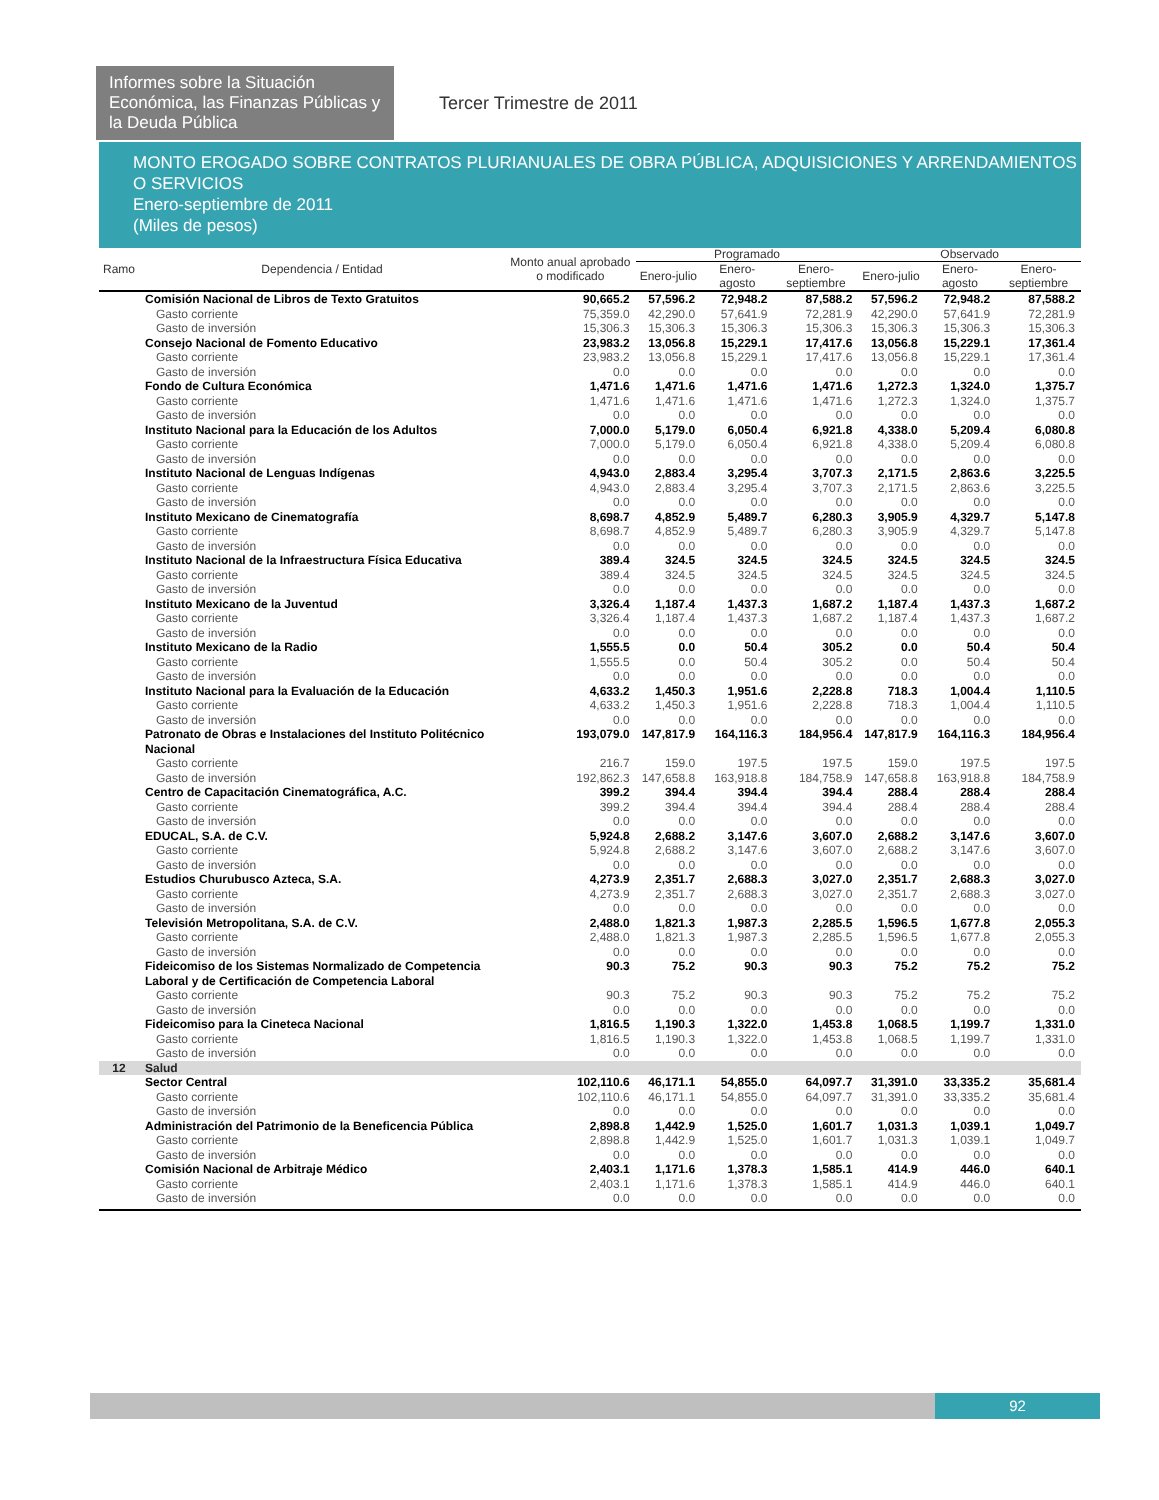Informes sobre la Situación Económica, las Finanzas Públicas y la Deuda Pública
Tercer Trimestre de 2011
MONTO EROGADO SOBRE CONTRATOS PLURIANUALES DE OBRA PÚBLICA, ADQUISICIONES Y ARRENDAMIENTOS O SERVICIOS
Enero-septiembre de 2011
(Miles de pesos)
| Ramo | Dependencia / Entidad | Monto anual aprobado o modificado | Programado | | | Observado | | |
| --- | --- | --- | --- | --- | --- | --- | --- | --- |
| | | | Enero-julio | Enero-agosto | Enero-septiembre | Enero-julio | Enero-agosto | Enero-septiembre |
| | Comisión Nacional de Libros de Texto Gratuitos | 90,665.2 | 57,596.2 | 72,948.2 | 87,588.2 | 57,596.2 | 72,948.2 | 87,588.2 |
| | Gasto corriente | 75,359.0 | 42,290.0 | 57,641.9 | 72,281.9 | 42,290.0 | 57,641.9 | 72,281.9 |
| | Gasto de inversión | 15,306.3 | 15,306.3 | 15,306.3 | 15,306.3 | 15,306.3 | 15,306.3 | 15,306.3 |
| | Consejo Nacional de Fomento Educativo | 23,983.2 | 13,056.8 | 15,229.1 | 17,417.6 | 13,056.8 | 15,229.1 | 17,361.4 |
| | Gasto corriente | 23,983.2 | 13,056.8 | 15,229.1 | 17,417.6 | 13,056.8 | 15,229.1 | 17,361.4 |
| | Gasto de inversión | 0.0 | 0.0 | 0.0 | 0.0 | 0.0 | 0.0 | 0.0 |
| | Fondo de Cultura Económica | 1,471.6 | 1,471.6 | 1,471.6 | 1,471.6 | 1,272.3 | 1,324.0 | 1,375.7 |
| | Gasto corriente | 1,471.6 | 1,471.6 | 1,471.6 | 1,471.6 | 1,272.3 | 1,324.0 | 1,375.7 |
| | Gasto de inversión | 0.0 | 0.0 | 0.0 | 0.0 | 0.0 | 0.0 | 0.0 |
| | Instituto Nacional para la Educación de los Adultos | 7,000.0 | 5,179.0 | 6,050.4 | 6,921.8 | 4,338.0 | 5,209.4 | 6,080.8 |
| | Gasto corriente | 7,000.0 | 5,179.0 | 6,050.4 | 6,921.8 | 4,338.0 | 5,209.4 | 6,080.8 |
| | Gasto de inversión | 0.0 | 0.0 | 0.0 | 0.0 | 0.0 | 0.0 | 0.0 |
| | Instituto Nacional de Lenguas Indígenas | 4,943.0 | 2,883.4 | 3,295.4 | 3,707.3 | 2,171.5 | 2,863.6 | 3,225.5 |
| | Gasto corriente | 4,943.0 | 2,883.4 | 3,295.4 | 3,707.3 | 2,171.5 | 2,863.6 | 3,225.5 |
| | Gasto de inversión | 0.0 | 0.0 | 0.0 | 0.0 | 0.0 | 0.0 | 0.0 |
| | Instituto Mexicano de Cinematografía | 8,698.7 | 4,852.9 | 5,489.7 | 6,280.3 | 3,905.9 | 4,329.7 | 5,147.8 |
| | Gasto corriente | 8,698.7 | 4,852.9 | 5,489.7 | 6,280.3 | 3,905.9 | 4,329.7 | 5,147.8 |
| | Gasto de inversión | 0.0 | 0.0 | 0.0 | 0.0 | 0.0 | 0.0 | 0.0 |
| | Instituto Nacional de la Infraestructura Física Educativa | 389.4 | 324.5 | 324.5 | 324.5 | 324.5 | 324.5 | 324.5 |
| | Gasto corriente | 389.4 | 324.5 | 324.5 | 324.5 | 324.5 | 324.5 | 324.5 |
| | Gasto de inversión | 0.0 | 0.0 | 0.0 | 0.0 | 0.0 | 0.0 | 0.0 |
| | Instituto Mexicano de la Juventud | 3,326.4 | 1,187.4 | 1,437.3 | 1,687.2 | 1,187.4 | 1,437.3 | 1,687.2 |
| | Gasto corriente | 3,326.4 | 1,187.4 | 1,437.3 | 1,687.2 | 1,187.4 | 1,437.3 | 1,687.2 |
| | Gasto de inversión | 0.0 | 0.0 | 0.0 | 0.0 | 0.0 | 0.0 | 0.0 |
| | Instituto Mexicano de la Radio | 1,555.5 | 0.0 | 50.4 | 305.2 | 0.0 | 50.4 | 50.4 |
| | Gasto corriente | 1,555.5 | 0.0 | 50.4 | 305.2 | 0.0 | 50.4 | 50.4 |
| | Gasto de inversión | 0.0 | 0.0 | 0.0 | 0.0 | 0.0 | 0.0 | 0.0 |
| | Instituto Nacional para la Evaluación de la Educación | 4,633.2 | 1,450.3 | 1,951.6 | 2,228.8 | 718.3 | 1,004.4 | 1,110.5 |
| | Gasto corriente | 4,633.2 | 1,450.3 | 1,951.6 | 2,228.8 | 718.3 | 1,004.4 | 1,110.5 |
| | Gasto de inversión | 0.0 | 0.0 | 0.0 | 0.0 | 0.0 | 0.0 | 0.0 |
| | Patronato de Obras e Instalaciones del Instituto Politécnico Nacional | 193,079.0 | 147,817.9 | 164,116.3 | 184,956.4 | 147,817.9 | 164,116.3 | 184,956.4 |
| | Gasto corriente | 216.7 | 159.0 | 197.5 | 197.5 | 159.0 | 197.5 | 197.5 |
| | Gasto de inversión | 192,862.3 | 147,658.8 | 163,918.8 | 184,758.9 | 147,658.8 | 163,918.8 | 184,758.9 |
| | Centro de Capacitación Cinematográfica, A.C. | 399.2 | 394.4 | 394.4 | 394.4 | 288.4 | 288.4 | 288.4 |
| | Gasto corriente | 399.2 | 394.4 | 394.4 | 394.4 | 288.4 | 288.4 | 288.4 |
| | Gasto de inversión | 0.0 | 0.0 | 0.0 | 0.0 | 0.0 | 0.0 | 0.0 |
| | EDUCAL, S.A. de C.V. | 5,924.8 | 2,688.2 | 3,147.6 | 3,607.0 | 2,688.2 | 3,147.6 | 3,607.0 |
| | Gasto corriente | 5,924.8 | 2,688.2 | 3,147.6 | 3,607.0 | 2,688.2 | 3,147.6 | 3,607.0 |
| | Gasto de inversión | 0.0 | 0.0 | 0.0 | 0.0 | 0.0 | 0.0 | 0.0 |
| | Estudios Churubusco Azteca, S.A. | 4,273.9 | 2,351.7 | 2,688.3 | 3,027.0 | 2,351.7 | 2,688.3 | 3,027.0 |
| | Gasto corriente | 4,273.9 | 2,351.7 | 2,688.3 | 3,027.0 | 2,351.7 | 2,688.3 | 3,027.0 |
| | Gasto de inversión | 0.0 | 0.0 | 0.0 | 0.0 | 0.0 | 0.0 | 0.0 |
| | Televisión Metropolitana, S.A. de C.V. | 2,488.0 | 1,821.3 | 1,987.3 | 2,285.5 | 1,596.5 | 1,677.8 | 2,055.3 |
| | Gasto corriente | 2,488.0 | 1,821.3 | 1,987.3 | 2,285.5 | 1,596.5 | 1,677.8 | 2,055.3 |
| | Gasto de inversión | 0.0 | 0.0 | 0.0 | 0.0 | 0.0 | 0.0 | 0.0 |
| | Fideicomiso de los Sistemas Normalizado de Competencia Laboral y de Certificación de Competencia Laboral | 90.3 | 75.2 | 90.3 | 90.3 | 75.2 | 75.2 | 75.2 |
| | Gasto corriente | 90.3 | 75.2 | 90.3 | 90.3 | 75.2 | 75.2 | 75.2 |
| | Gasto de inversión | 0.0 | 0.0 | 0.0 | 0.0 | 0.0 | 0.0 | 0.0 |
| | Fideicomiso para la Cineteca Nacional | 1,816.5 | 1,190.3 | 1,322.0 | 1,453.8 | 1,068.5 | 1,199.7 | 1,331.0 |
| | Gasto corriente | 1,816.5 | 1,190.3 | 1,322.0 | 1,453.8 | 1,068.5 | 1,199.7 | 1,331.0 |
| | Gasto de inversión | 0.0 | 0.0 | 0.0 | 0.0 | 0.0 | 0.0 | 0.0 |
| 12 | Salud | | | | | | | |
| | Sector Central | 102,110.6 | 46,171.1 | 54,855.0 | 64,097.7 | 31,391.0 | 33,335.2 | 35,681.4 |
| | Gasto corriente | 102,110.6 | 46,171.1 | 54,855.0 | 64,097.7 | 31,391.0 | 33,335.2 | 35,681.4 |
| | Gasto de inversión | 0.0 | 0.0 | 0.0 | 0.0 | 0.0 | 0.0 | 0.0 |
| | Administración del Patrimonio de la Beneficencia Pública | 2,898.8 | 1,442.9 | 1,525.0 | 1,601.7 | 1,031.3 | 1,039.1 | 1,049.7 |
| | Gasto corriente | 2,898.8 | 1,442.9 | 1,525.0 | 1,601.7 | 1,031.3 | 1,039.1 | 1,049.7 |
| | Gasto de inversión | 0.0 | 0.0 | 0.0 | 0.0 | 0.0 | 0.0 | 0.0 |
| | Comisión Nacional de Arbitraje Médico | 2,403.1 | 1,171.6 | 1,378.3 | 1,585.1 | 414.9 | 446.0 | 640.1 |
| | Gasto corriente | 2,403.1 | 1,171.6 | 1,378.3 | 1,585.1 | 414.9 | 446.0 | 640.1 |
| | Gasto de inversión | 0.0 | 0.0 | 0.0 | 0.0 | 0.0 | 0.0 | 0.0 |
92